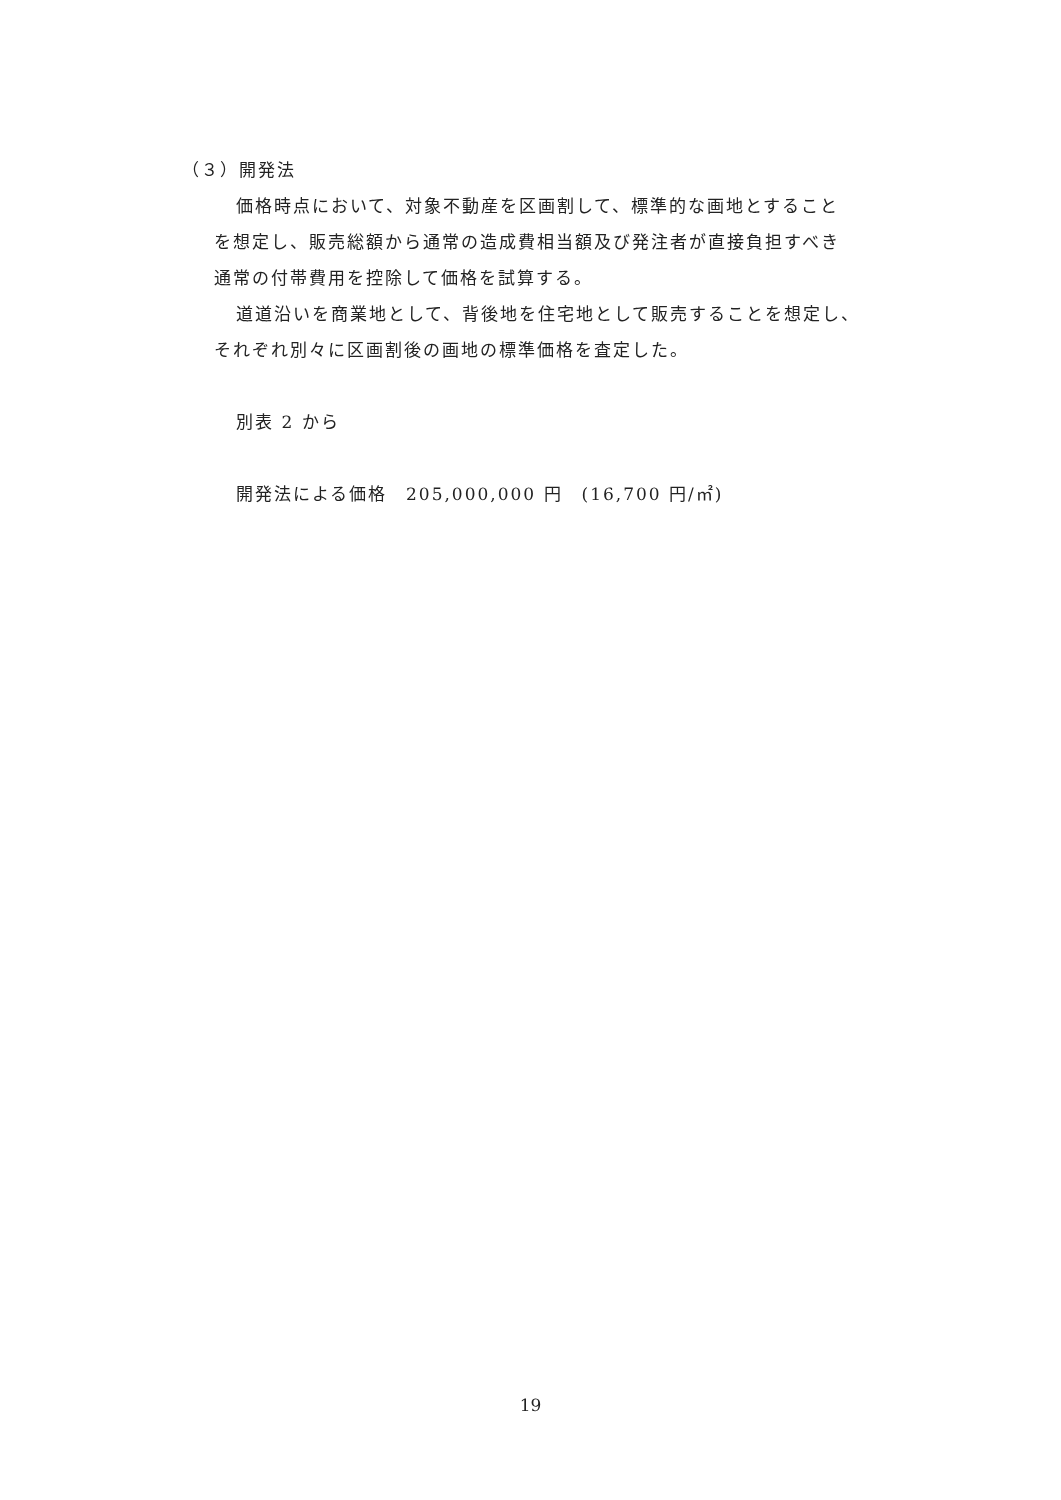（３）開発法
価格時点において、対象不動産を区画割して、標準的な画地とすること
を想定し、販売総額から通常の造成費相当額及び発注者が直接負担すべき
通常の付帯費用を控除して価格を試算する。
道道沿いを商業地として、背後地を住宅地として販売することを想定し、
それぞれ別々に区画割後の画地の標準価格を査定した。
別表 2 から
開発法による価格　205,000,000 円　(16,700 円/㎡)
19